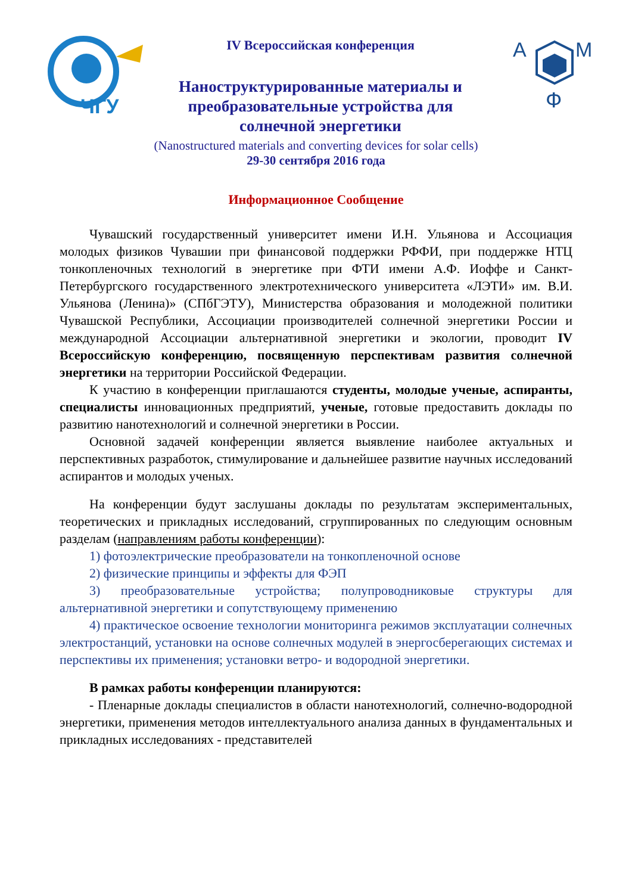ЧГУ
IV Всероссийская конференция
Наноструктурированные материалы и
преобразовательные устройства для
солнечной энергетики
A
M
Ф
(Nanostructured materials and converting devices for solar cells)
29-30 сентября 2016 года
Информационное Сообщение
Чувашский государственный университет имени И.Н. Ульянова и Ассоциация молодых физиков Чувашии при финансовой поддержки РФФИ, при поддержке НТЦ тонкопленочных технологий в энергетике при ФТИ имени А.Ф. Иоффе и Санкт-Петербургского государственного электротехнического университета «ЛЭТИ» им. В.И. Ульянова (Ленина)» (СПбГЭТУ), Министерства образования и молодежной политики Чувашской Республики, Ассоциации производителей солнечной энергетики России и международной Ассоциации альтернативной энергетики и экологии, проводит IV Всероссийскую конференцию, посвященную перспективам развития солнечной энергетики на территории Российской Федерации.
К участию в конференции приглашаются студенты, молодые ученые, аспиранты, специалисты инновационных предприятий, ученые, готовые предоставить доклады по развитию нанотехнологий и солнечной энергетики в России.
Основной задачей конференции является выявление наиболее актуальных и перспективных разработок, стимулирование и дальнейшее развитие научных исследований аспирантов и молодых ученых.
На конференции будут заслушаны доклады по результатам экспериментальных, теоретических и прикладных исследований, сгруппированных по следующим основным разделам (направлениям работы конференции):
1) фотоэлектрические преобразователи на тонкопленочной основе
2) физические принципы и эффекты для ФЭП
3) преобразовательные устройства; полупроводниковые структуры для альтернативной энергетики и сопутствующему применению
4) практическое освоение технологии мониторинга режимов эксплуатации солнечных электростанций, установки на основе солнечных модулей в энергосберегающих системах и перспективы их применения; установки ветро- и водородной энергетики.
В рамках работы конференции планируются:
- Пленарные доклады специалистов в области нанотехнологий, солнечно-водородной энергетики, применения методов интеллектуального анализа данных в фундаментальных и прикладных исследованиях - представителей